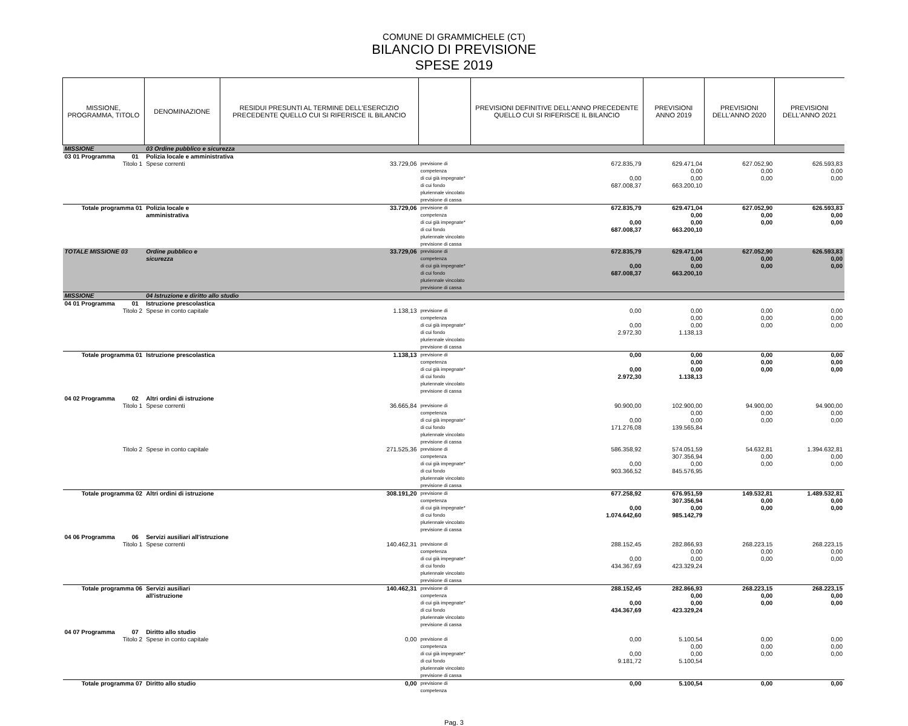COMUNE DI GRAMMICHELE (CT)
BILANCIO DI PREVISIONE
SPESE 2019
| MISSIONE, PROGRAMMA, TITOLO | | DENOMINAZIONE | RESIDUI PRESUNTI AL TERMINE DELL'ESERCIZIO PRECEDENTE QUELLO CUI SI RIFERISCE IL BILANCIO | | PREVISIONI DEFINITIVE DELL'ANNO PRECEDENTE QUELLO CUI SI RIFERISCE IL BILANCIO | PREVISIONI ANNO 2019 | PREVISIONI DELL'ANNO 2020 | PREVISIONI DELL'ANNO 2021 |
| --- | --- | --- | --- | --- | --- | --- | --- | --- |
| MISSIONE | | 03 Ordine pubblico e sicurezza | | | | | | |
| 03 01 Programma | 01 | Polizia locale e amministrativa | | | | | | |
| Titolo 1 | | Spese correnti | 33.729,06 | previsione di competenza di cui già impegnate* di cui fondo pluriennale vincolato previsione di cassa | 672.835,79 0,00 687.008,37 | 629.471,04 0,00 0,00 663.200,10 | 627.052,90 0,00 0,00 | 626.593,83 0,00 0,00 |
| Totale programma 01 | | Polizia locale e amministrativa | 33.729,06 | previsione di competenza di cui già impegnate* di cui fondo pluriennale vincolato previsione di cassa | 672.835,79 0,00 687.008,37 | 629.471,04 0,00 0,00 663.200,10 | 627.052,90 0,00 0,00 | 626.593,83 0,00 0,00 |
| TOTALE MISSIONE 03 | | Ordine pubblico e sicurezza | 33.729,06 | previsione di competenza di cui già impegnate* di cui fondo pluriennale vincolato previsione di cassa | 672.835,79 0,00 687.008,37 | 629.471,04 0,00 0,00 663.200,10 | 627.052,90 0,00 0,00 | 626.593,83 0,00 0,00 |
| MISSIONE | | 04 Istruzione e diritto allo studio | | | | | | |
| 04 01 Programma | 01 | Istruzione prescolastica | | | | | | |
| Titolo 2 | | Spese in conto capitale | 1.138,13 | previsione di competenza di cui già impegnate* di cui fondo pluriennale vincolato previsione di cassa | 0,00 0,00 2.972,30 | 0,00 0,00 0,00 1.138,13 | 0,00 0,00 0,00 | 0,00 0,00 0,00 |
| Totale programma 01 | | Istruzione prescolastica | 1.138,13 | previsione di competenza di cui già impegnate* di cui fondo pluriennale vincolato previsione di cassa | 0,00 0,00 2.972,30 | 0,00 0,00 0,00 1.138,13 | 0,00 0,00 0,00 | 0,00 0,00 0,00 |
| 04 02 Programma | 02 | Altri ordini di istruzione | | | | | | |
| Titolo 1 | | Spese correnti | 36.665,84 | previsione di competenza di cui già impegnate* di cui fondo pluriennale vincolato previsione di cassa | 90.900,00 0,00 171.276,08 | 102.900,00 0,00 0,00 139.565,84 | 94.900,00 0,00 0,00 | 94.900,00 0,00 0,00 |
| Titolo 2 | | Spese in conto capitale | 271.525,36 | previsione di competenza di cui già impegnate* di cui fondo pluriennale vincolato previsione di cassa | 586.358,92 0,00 903.366,52 | 574.051,59 307.356,94 0,00 845.576,95 | 54.632,81 0,00 0,00 | 1.394.632,81 0,00 0,00 |
| Totale programma 02 | | Altri ordini di istruzione | 308.191,20 | previsione di competenza di cui già impegnate* di cui fondo pluriennale vincolato previsione di cassa | 677.258,92 0,00 1.074.642,60 | 676.951,59 307.356,94 0,00 985.142,79 | 149.532,81 0,00 0,00 | 1.489.532,81 0,00 0,00 |
| 04 06 Programma | 06 | Servizi ausiliari all'istruzione | | | | | | |
| Titolo 1 | | Spese correnti | 140.462,31 | previsione di competenza di cui già impegnate* di cui fondo pluriennale vincolato previsione di cassa | 288.152,45 0,00 434.367,69 | 282.866,93 0,00 0,00 423.329,24 | 268.223,15 0,00 0,00 | 268.223,15 0,00 0,00 |
| Totale programma 06 | | Servizi ausiliari all'istruzione | 140.462,31 | previsione di competenza di cui già impegnate* di cui fondo pluriennale vincolato previsione di cassa | 288.152,45 0,00 434.367,69 | 282.866,93 0,00 0,00 423.329,24 | 268.223,15 0,00 0,00 | 268.223,15 0,00 0,00 |
| 04 07 Programma | 07 | Diritto allo studio | | | | | | |
| Titolo 2 | | Spese in conto capitale | 0,00 | previsione di competenza di cui già impegnate* di cui fondo pluriennale vincolato previsione di cassa | 0,00 0,00 9.181,72 | 5.100,54 0,00 0,00 5.100,54 | 0,00 0,00 0,00 | 0,00 0,00 0,00 |
| Totale programma 07 | | Diritto allo studio | 0,00 | previsione di competenza | 0,00 | 5.100,54 | 0,00 | 0,00 |
Pag. 3